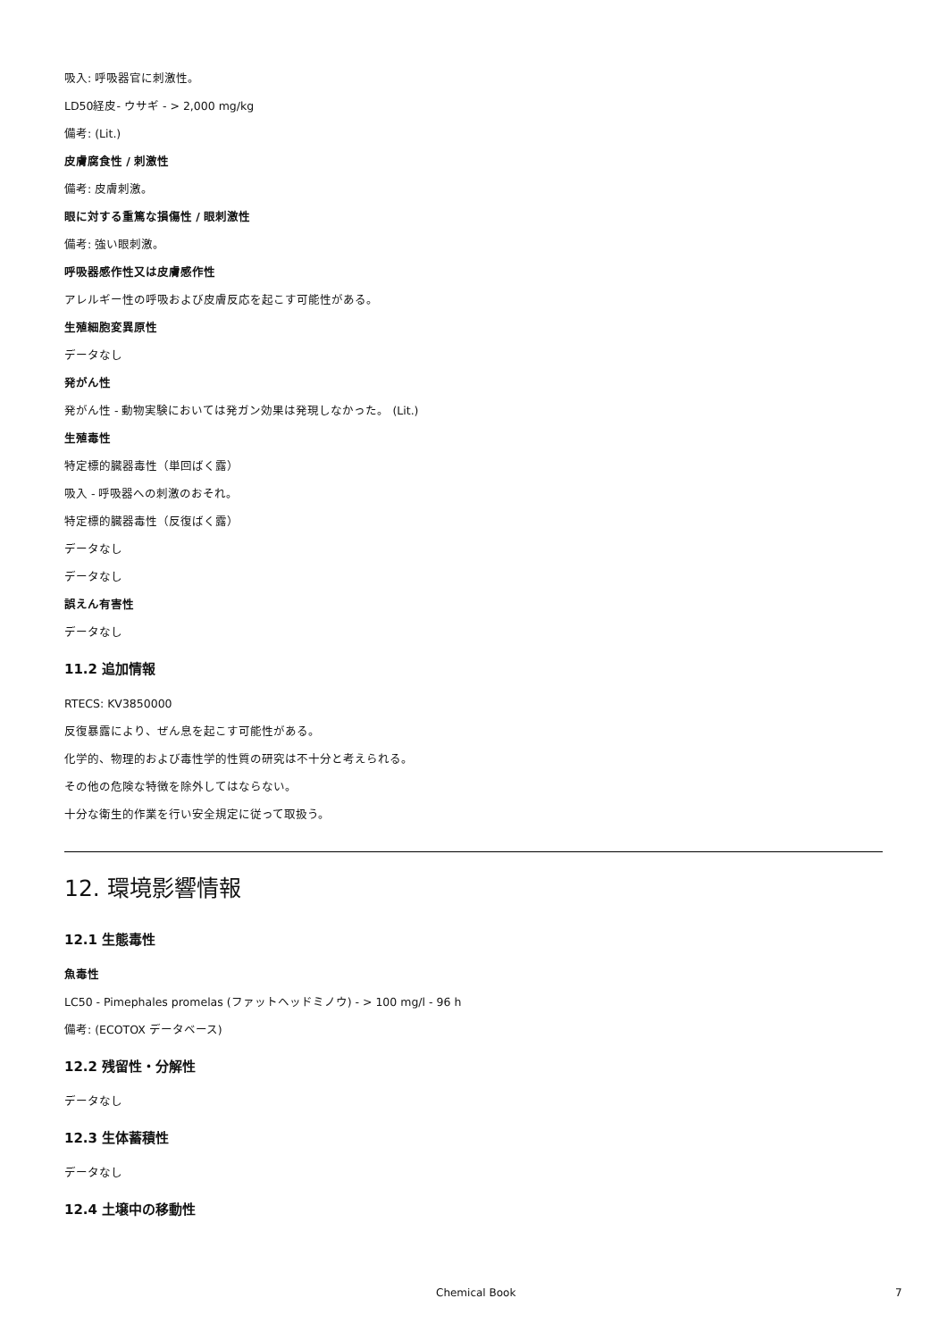吸入: 呼吸器官に刺激性。
LD50経皮- ウサギ - > 2,000 mg/kg
備考: (Lit.)
皮膚腐食性 / 刺激性
備考: 皮膚刺激。
眼に対する重篤な損傷性 / 眼刺激性
備考: 強い眼刺激。
呼吸器感作性又は皮膚感作性
アレルギー性の呼吸および皮膚反応を起こす可能性がある。
生殖細胞変異原性
データなし
発がん性
発がん性 - 動物実験においては発ガン効果は発現しなかった。 (Lit.)
生殖毒性
特定標的臓器毒性（単回ばく露）
吸入 - 呼吸器への刺激のおそれ。
特定標的臓器毒性（反復ばく露）
データなし
データなし
誤えん有害性
データなし
11.2 追加情報
RTECS: KV3850000
反復暴露により、ぜん息を起こす可能性がある。
化学的、物理的および毒性学的性質の研究は不十分と考えられる。
その他の危険な特徴を除外してはならない。
十分な衛生的作業を行い安全規定に従って取扱う。
12. 環境影響情報
12.1 生態毒性
魚毒性
LC50 - Pimephales promelas (ファットヘッドミノウ) - > 100 mg/l - 96 h
備考: (ECOTOX データベース)
12.2 残留性・分解性
データなし
12.3 生体蓄積性
データなし
12.4 土壌中の移動性
Chemical Book 7